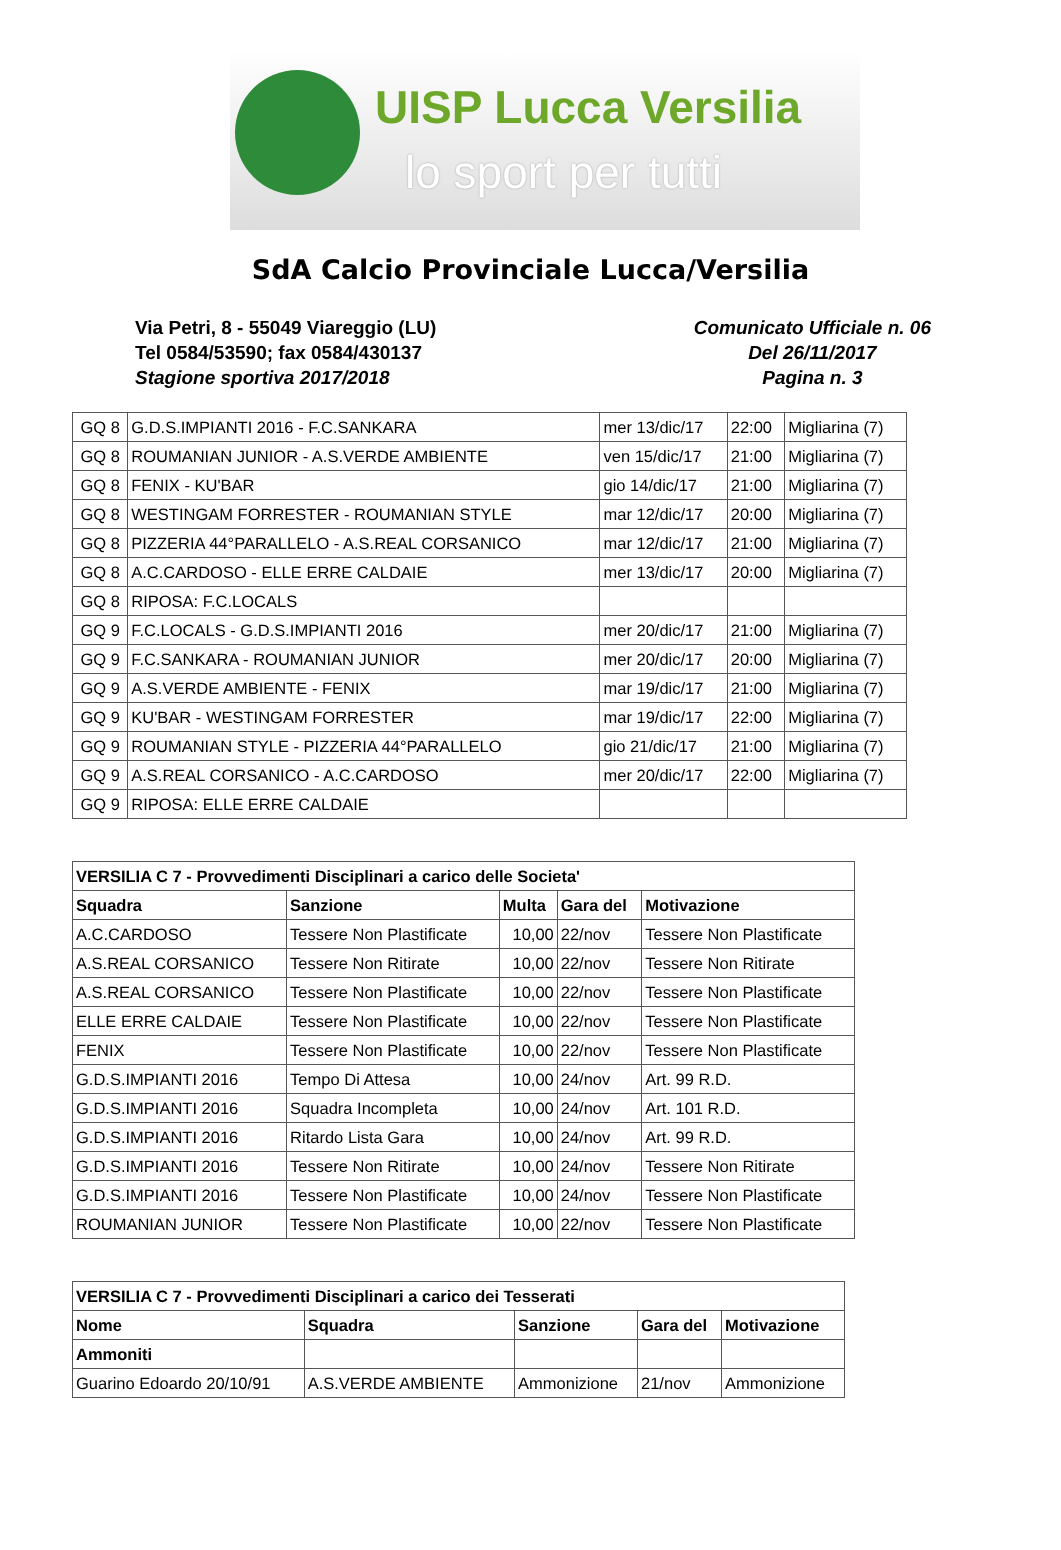UISP Lucca Versilia
lo sport per tutti
SdA Calcio Provinciale Lucca/Versilia
Via Petri, 8 - 55049 Viareggio (LU)
Tel 0584/53590; fax 0584/430137
Stagione sportiva 2017/2018
Comunicato Ufficiale n. 06
Del 26/11/2017
Pagina n. 3
| GQ 8 | G.D.S.IMPIANTI 2016 - F.C.SANKARA | mer 13/dic/17 | 22:00 | Migliarina (7) |
| GQ 8 | ROUMANIAN JUNIOR - A.S.VERDE AMBIENTE | ven 15/dic/17 | 21:00 | Migliarina (7) |
| GQ 8 | FENIX - KU'BAR | gio 14/dic/17 | 21:00 | Migliarina (7) |
| GQ 8 | WESTINGAM FORRESTER - ROUMANIAN STYLE | mar 12/dic/17 | 20:00 | Migliarina (7) |
| GQ 8 | PIZZERIA 44°PARALLELO - A.S.REAL CORSANICO | mar 12/dic/17 | 21:00 | Migliarina (7) |
| GQ 8 | A.C.CARDOSO - ELLE ERRE CALDAIE | mer 13/dic/17 | 20:00 | Migliarina (7) |
| GQ 8 | RIPOSA: F.C.LOCALS | | | |
| GQ 9 | F.C.LOCALS - G.D.S.IMPIANTI 2016 | mer 20/dic/17 | 21:00 | Migliarina (7) |
| GQ 9 | F.C.SANKARA - ROUMANIAN JUNIOR | mer 20/dic/17 | 20:00 | Migliarina (7) |
| GQ 9 | A.S.VERDE AMBIENTE - FENIX | mar 19/dic/17 | 21:00 | Migliarina (7) |
| GQ 9 | KU'BAR - WESTINGAM FORRESTER | mar 19/dic/17 | 22:00 | Migliarina (7) |
| GQ 9 | ROUMANIAN STYLE - PIZZERIA 44°PARALLELO | gio 21/dic/17 | 21:00 | Migliarina (7) |
| GQ 9 | A.S.REAL CORSANICO - A.C.CARDOSO | mer 20/dic/17 | 22:00 | Migliarina (7) |
| GQ 9 | RIPOSA: ELLE ERRE CALDAIE | | | |
| VERSILIA C 7 - Provvedimenti Disciplinari a carico delle Societa' | | | | |
| --- | --- | --- | --- | --- |
| Squadra | Sanzione | Multa | Gara del | Motivazione |
| A.C.CARDOSO | Tessere Non Plastificate | 10,00 | 22/nov | Tessere Non Plastificate |
| A.S.REAL CORSANICO | Tessere Non Ritirate | 10,00 | 22/nov | Tessere Non Ritirate |
| A.S.REAL CORSANICO | Tessere Non Plastificate | 10,00 | 22/nov | Tessere Non Plastificate |
| ELLE ERRE CALDAIE | Tessere Non Plastificate | 10,00 | 22/nov | Tessere Non Plastificate |
| FENIX | Tessere Non Plastificate | 10,00 | 22/nov | Tessere Non Plastificate |
| G.D.S.IMPIANTI 2016 | Tempo Di Attesa | 10,00 | 24/nov | Art. 99 R.D. |
| G.D.S.IMPIANTI 2016 | Squadra Incompleta | 10,00 | 24/nov | Art. 101 R.D. |
| G.D.S.IMPIANTI 2016 | Ritardo Lista Gara | 10,00 | 24/nov | Art. 99 R.D. |
| G.D.S.IMPIANTI 2016 | Tessere Non Ritirate | 10,00 | 24/nov | Tessere Non Ritirate |
| G.D.S.IMPIANTI 2016 | Tessere Non Plastificate | 10,00 | 24/nov | Tessere Non Plastificate |
| ROUMANIAN JUNIOR | Tessere Non Plastificate | 10,00 | 22/nov | Tessere Non Plastificate |
| VERSILIA C 7 - Provvedimenti Disciplinari a carico dei Tesserati | | | | |
| --- | --- | --- | --- | --- |
| Nome | Squadra | Sanzione | Gara del | Motivazione |
| Ammoniti | | | | |
| Guarino Edoardo 20/10/91 | A.S.VERDE AMBIENTE | Ammonizione | 21/nov | Ammonizione |